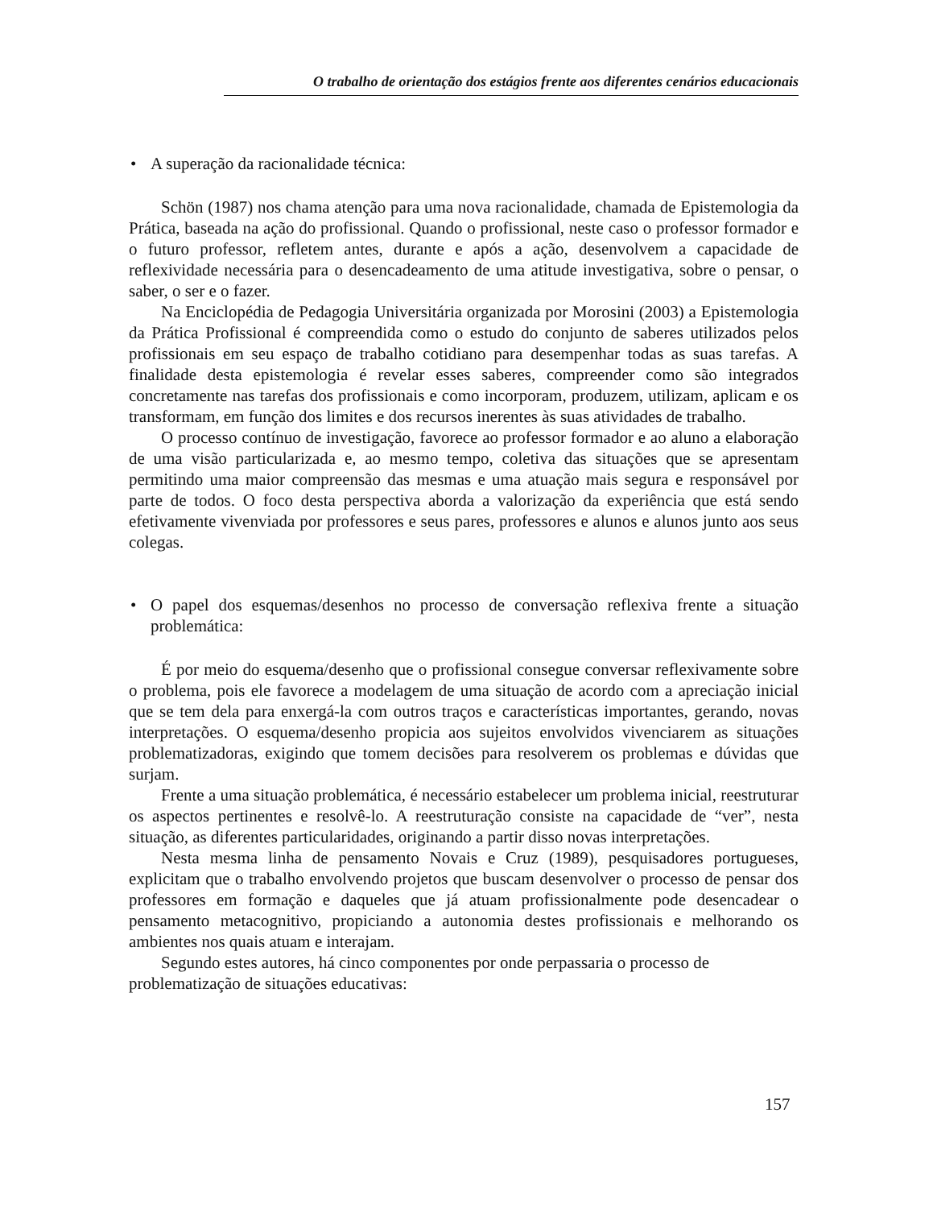O trabalho de orientação dos estágios frente aos diferentes cenários educacionais
• A superação da racionalidade técnica:
Schön (1987) nos chama atenção para uma nova racionalidade, chamada de Epistemologia da Prática, baseada na ação do profissional. Quando o profissional, neste caso o professor formador e o futuro professor, refletem antes, durante e após a ação, desenvolvem a capacidade de reflexividade necessária para o desencadeamento de uma atitude investigativa, sobre o pensar, o saber, o ser e o fazer.
Na Enciclopédia de Pedagogia Universitária organizada por Morosini (2003) a Epistemologia da Prática Profissional é compreendida como o estudo do conjunto de saberes utilizados pelos profissionais em seu espaço de trabalho cotidiano para desempenhar todas as suas tarefas. A finalidade desta epistemologia é revelar esses saberes, compreender como são integrados concretamente nas tarefas dos profissionais e como incorporam, produzem, utilizam, aplicam e os transformam, em função dos limites e dos recursos inerentes às suas atividades de trabalho.
O processo contínuo de investigação, favorece ao professor formador e ao aluno a elaboração de uma visão particularizada e, ao mesmo tempo, coletiva das situações que se apresentam permitindo uma maior compreensão das mesmas e uma atuação mais segura e responsável por parte de todos. O foco desta perspectiva aborda a valorização da experiência que está sendo efetivamente vivenviada por professores e seus pares, professores e alunos e alunos junto aos seus colegas.
• O papel dos esquemas/desenhos no processo de conversação reflexiva frente a situação problemática:
É por meio do esquema/desenho que o profissional consegue conversar reflexivamente sobre o problema, pois ele favorece a modelagem de uma situação de acordo com a apreciação inicial que se tem dela para enxergá-la com outros traços e características importantes, gerando, novas interpretações. O esquema/desenho propicia aos sujeitos envolvidos vivenciarem as situações problematizadoras, exigindo que tomem decisões para resolverem os problemas e dúvidas que surjam.
Frente a uma situação problemática, é necessário estabelecer um problema inicial, reestruturar os aspectos pertinentes e resolvê-lo. A reestruturação consiste na capacidade de “ver”, nesta situação, as diferentes particularidades, originando a partir disso novas interpretações.
Nesta mesma linha de pensamento Novais e Cruz (1989), pesquisadores portugueses, explicitam que o trabalho envolvendo projetos que buscam desenvolver o processo de pensar dos professores em formação e daqueles que já atuam profissionalmente pode desencadear o pensamento metacognitivo, propiciando a autonomia destes profissionais e melhorando os ambientes nos quais atuam e interajam.
Segundo estes autores, há cinco componentes por onde perpassaria o processo de problematização de situações educativas:
157